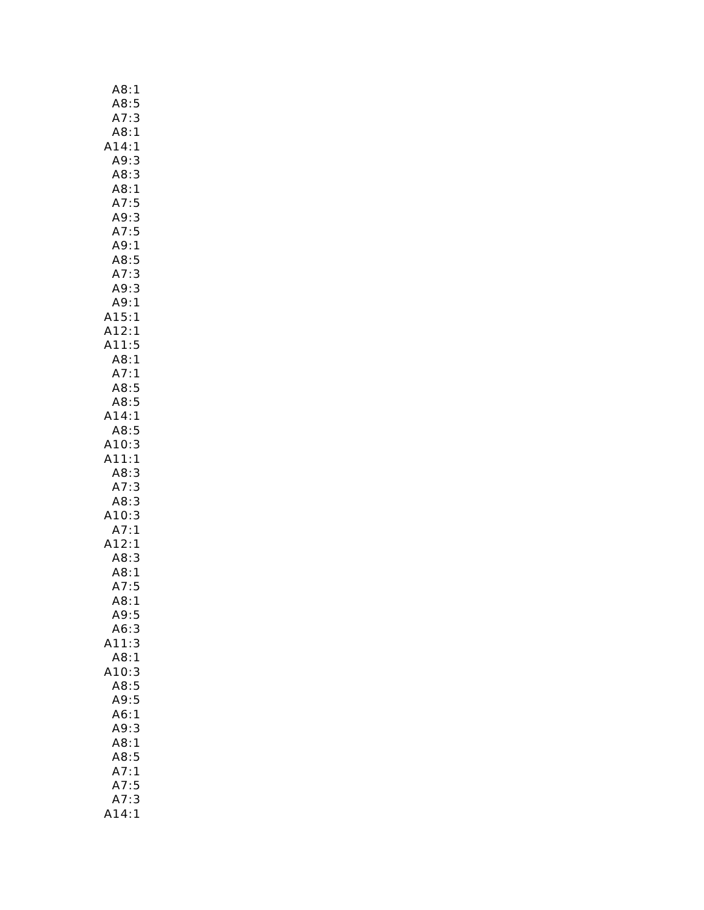A8:1
A8:5
A7:3
A8:1
A14:1
A9:3
A8:3
A8:1
A7:5
A9:3
A7:5
A9:1
A8:5
A7:3
A9:3
A9:1
A15:1
A12:1
A11:5
A8:1
A7:1
A8:5
A8:5
A14:1
A8:5
A10:3
A11:1
A8:3
A7:3
A8:3
A10:3
A7:1
A12:1
A8:3
A8:1
A7:5
A8:1
A9:5
A6:3
A11:3
A8:1
A10:3
A8:5
A9:5
A6:1
A9:3
A8:1
A8:5
A7:1
A7:5
A7:3
A14:1